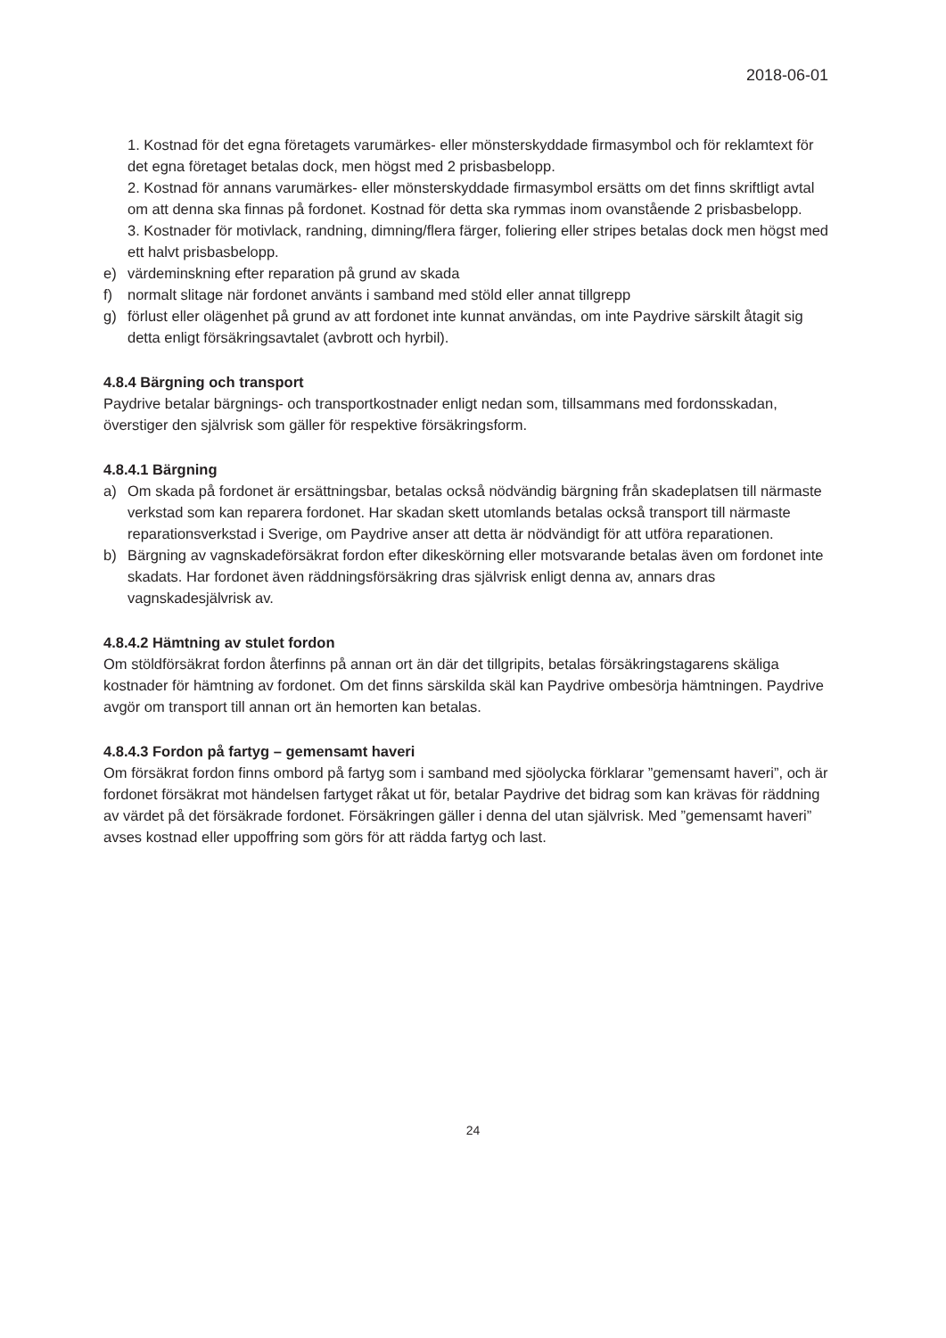2018-06-01
1. Kostnad för det egna företagets varumärkes- eller mönsterskyddade firmasymbol och för reklamtext för det egna företaget betalas dock, men högst med 2 prisbasbelopp.
2. Kostnad för annans varumärkes- eller mönsterskyddade firmasymbol ersätts om det finns skriftligt avtal om att denna ska finnas på fordonet. Kostnad för detta ska rymmas inom ovanstående 2 prisbasbelopp.
3. Kostnader för motivlack, randning, dimning/flera färger, foliering eller stripes betalas dock men högst med ett halvt prisbasbelopp.
e) värdeminskning efter reparation på grund av skada
f) normalt slitage när fordonet använts i samband med stöld eller annat tillgrepp
g) förlust eller olägenhet på grund av att fordonet inte kunnat användas, om inte Paydrive särskilt åtagit sig detta enligt försäkringsavtalet (avbrott och hyrbil).
4.8.4 Bärgning och transport
Paydrive betalar bärgnings- och transportkostnader enligt nedan som, tillsammans med fordonsskadan, överstiger den självrisk som gäller för respektive försäkringsform.
4.8.4.1 Bärgning
a) Om skada på fordonet är ersättningsbar, betalas också nödvändig bärgning från skadeplatsen till närmaste verkstad som kan reparera fordonet. Har skadan skett utomlands betalas också transport till närmaste reparationsverkstad i Sverige, om Paydrive anser att detta är nödvändigt för att utföra reparationen.
b) Bärgning av vagnskadeförsäkrat fordon efter dikeskörning eller motsvarande betalas även om fordonet inte skadats. Har fordonet även räddningsförsäkring dras självrisk enligt denna av, annars dras vagnskadesjälvrisk av.
4.8.4.2 Hämtning av stulet fordon
Om stöldförsäkrat fordon återfinns på annan ort än där det tillgripits, betalas försäkringstagarens skäliga kostnader för hämtning av fordonet. Om det finns särskilda skäl kan Paydrive ombesörja hämtningen. Paydrive avgör om transport till annan ort än hemorten kan betalas.
4.8.4.3 Fordon på fartyg – gemensamt haveri
Om försäkrat fordon finns ombord på fartyg som i samband med sjöolycka förklarar ”gemensamt haveri”, och är fordonet försäkrat mot händelsen fartyget råkat ut för, betalar Paydrive det bidrag som kan krävas för räddning av värdet på det försäkrade fordonet. Försäkringen gäller i denna del utan självrisk. Med ”gemensamt haveri” avses kostnad eller uppoffring som görs för att rädda fartyg och last.
24